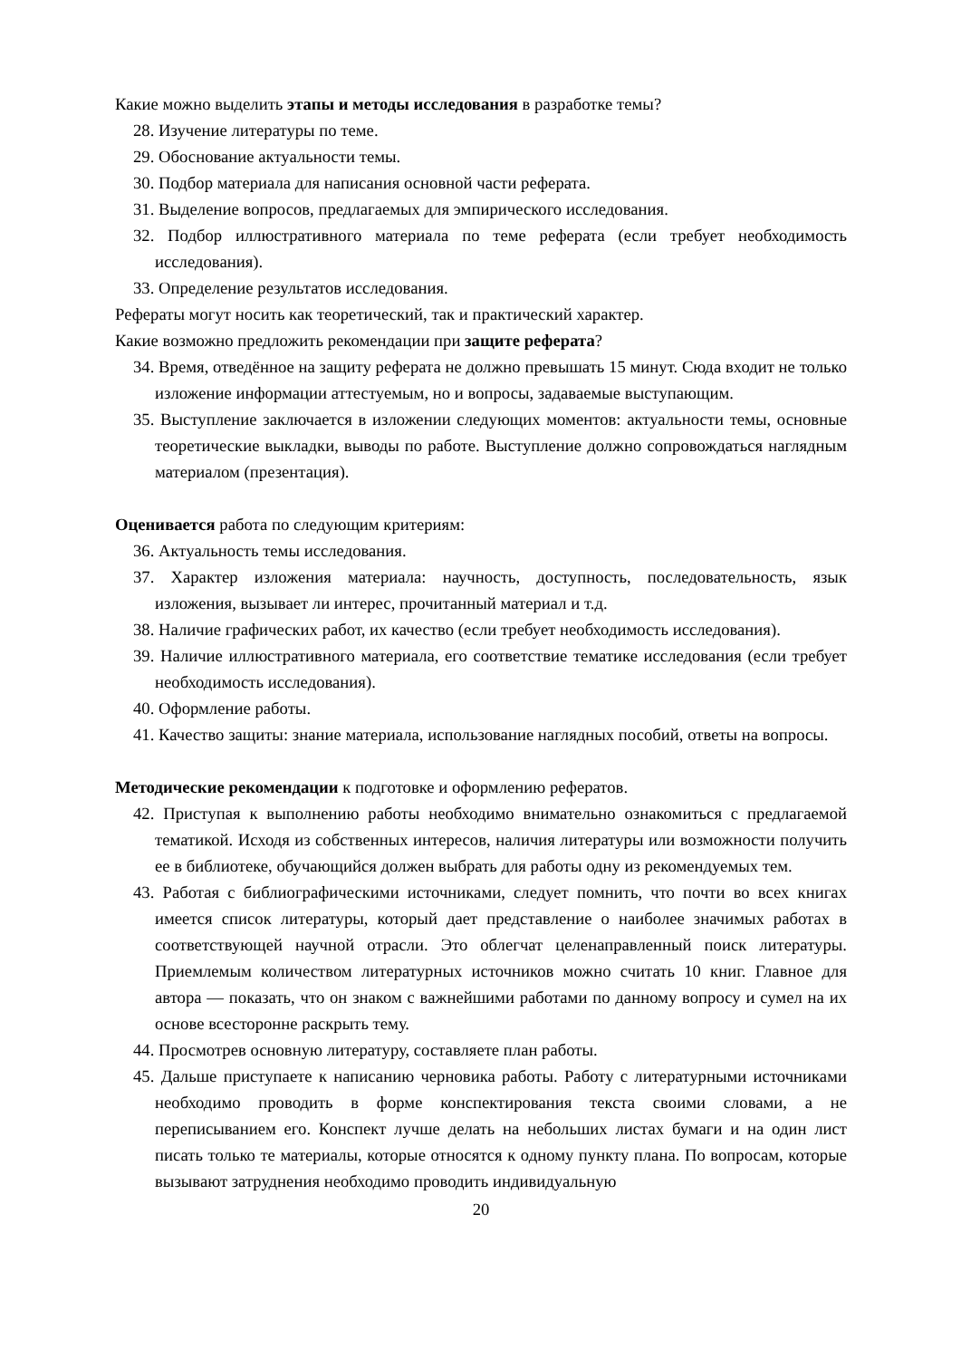Какие можно выделить этапы и методы исследования в разработке темы?
28. Изучение литературы по теме.
29. Обоснование актуальности темы.
30. Подбор материала для написания основной части реферата.
31. Выделение вопросов, предлагаемых для эмпирического исследования.
32. Подбор иллюстративного материала по теме реферата (если требует необходимость исследования).
33. Определение результатов исследования.
Рефераты могут носить как теоретический, так и практический характер.
Какие возможно предложить рекомендации при защите реферата?
34. Время, отведённое на защиту реферата не должно превышать 15 минут. Сюда входит не только изложение информации аттестуемым, но и вопросы, задаваемые выступающим.
35. Выступление заключается в изложении следующих моментов: актуальности темы, основные теоретические выкладки, выводы по работе. Выступление должно сопровождаться наглядным материалом (презентация).
Оценивается работа по следующим критериям:
36. Актуальность темы исследования.
37. Характер изложения материала: научность, доступность, последовательность, язык изложения, вызывает ли интерес, прочитанный материал и т.д.
38. Наличие графических работ, их качество (если требует необходимость исследования).
39. Наличие иллюстративного материала, его соответствие тематике исследования (если требует необходимость исследования).
40. Оформление работы.
41. Качество защиты: знание материала, использование наглядных пособий, ответы на вопросы.
Методические рекомендации к подготовке и оформлению рефератов.
42. Приступая к выполнению работы необходимо внимательно ознакомиться с предлагаемой тематикой. Исходя из собственных интересов, наличия литературы или возможности получить ее в библиотеке, обучающийся должен выбрать для работы одну из рекомендуемых тем.
43. Работая с библиографическими источниками, следует помнить, что почти во всех книгах имеется список литературы, который дает представление о наиболее значимых работах в соответствующей научной отрасли. Это облегчат целенаправленный поиск литературы. Приемлемым количеством литературных источников можно считать 10 книг. Главное для автора — показать, что он знаком с важнейшими работами по данному вопросу и сумел на их основе всесторонне раскрыть тему.
44. Просмотрев основную литературу, составляете план работы.
45. Дальше приступаете к написанию черновика работы. Работу с литературными источниками необходимо проводить в форме конспектирования текста своими словами, а не переписыванием его. Конспект лучше делать на небольших листах бумаги и на один лист писать только те материалы, которые относятся к одному пункту плана. По вопросам, которые вызывают затруднения необходимо проводить индивидуальную
20